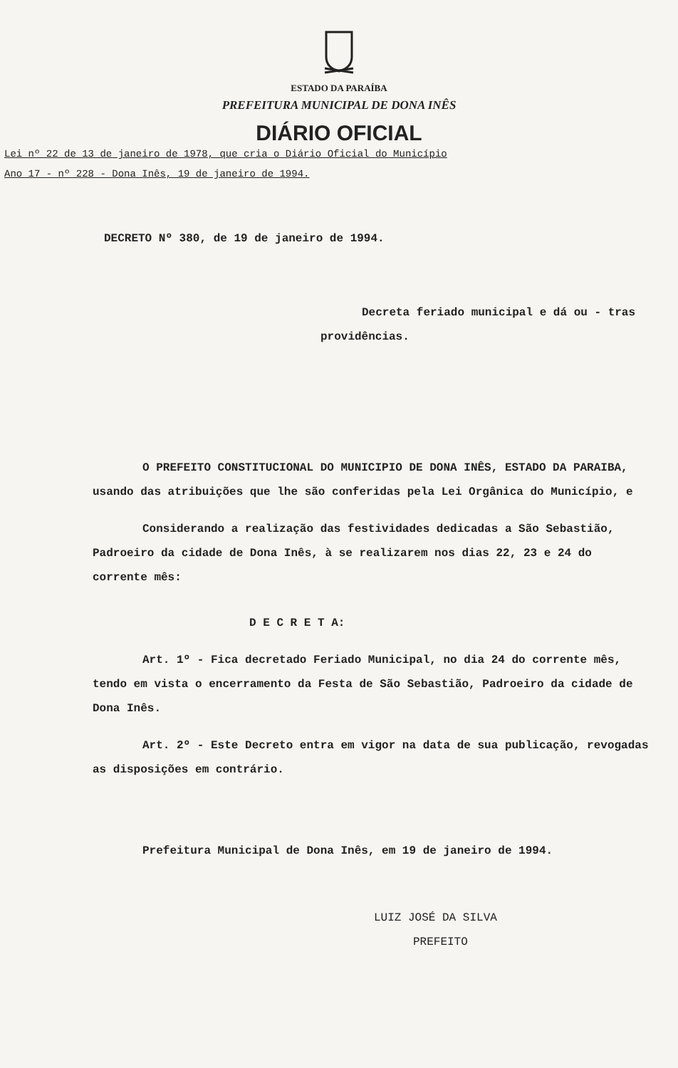ESTADO DA PARAÍBA
PREFEITURA MUNICIPAL DE DONA INÊS
DIÁRIO OFICIAL
Lei nº 22 de 13 de janeiro de 1978, que cria o Diário Oficial do Município
Ano 17 - nº 228 - Dona Inês, 19 de janeiro de 1994.
DECRETO Nº 380, de 19 de janeiro de 1994.
Decreta feriado municipal e dá ou - tras providências.
O PREFEITO CONSTITUCIONAL DO MUNICIPIO DE DONA INÊS, ESTADO DA PARAIBA, usando das atribuições que lhe são conferidas pela Lei Orgânica do Município, e
Considerando a realização das festividades dedicadas a São Sebastião, Padroeiro da cidade de Dona Inês, à se realizarem nos dias 22, 23 e 24 do corrente mês:
D E C R E T A:
Art. 1º - Fica decretado Feriado Municipal, no dia 24 do corrente mês, tendo em vista o encerramento da Festa de São Sebastião, Padroeiro da cidade de Dona Inês.
Art. 2º - Este Decreto entra em vigor na data de sua publicação, revogadas as disposições em contrário.
Prefeitura Municipal de Dona Inês, em 19 de janeiro de 1994.
LUIZ JOSÉ DA SILVA
PREFEITO